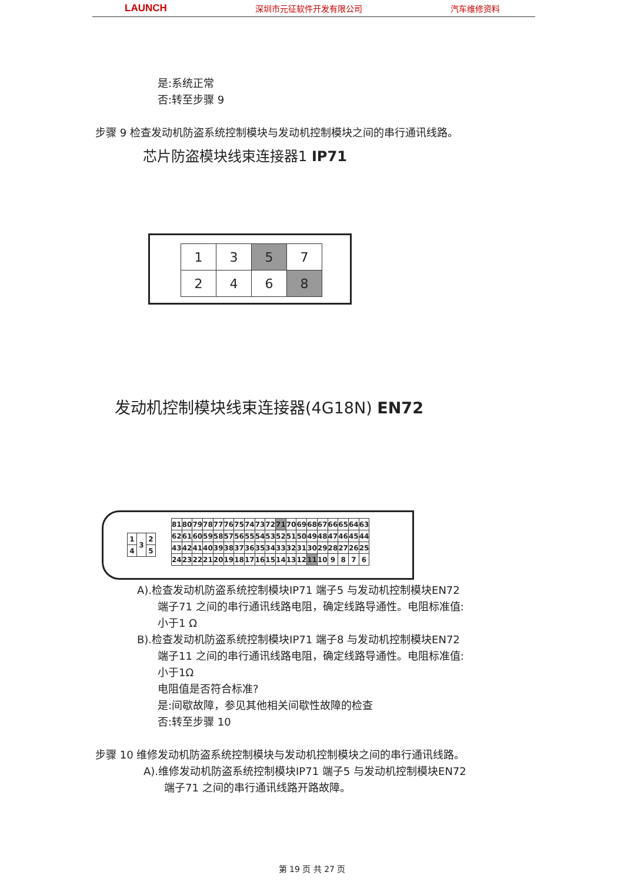LAUNCH 深圳市元征软件开发有限公司 汽车维修资料
是:系统正常
否:转至步骤 9
步骤 9 检查发动机防盗系统控制模块与发动机控制模块之间的串行通讯线路。
芯片防盗模块线束连接器1 IP71
| 1 | 3 | 5 | 7 |
| 2 | 4 | 6 | 8 |
发动机控制模块线束连接器(4G18N) EN72
| 81 | 80 | 79 | 78 | 77 | 76 | 75 | 74 | 73 | 72 | 71 | 70 | 69 | 68 | 67 | 66 | 65 | 64 | 63 |
| 62 | 61 | 60 | 59 | 58 | 57 | 56 | 55 | 54 | 53 | 52 | 51 | 50 | 49 | 48 | 47 | 46 | 45 | 44 |
| 43 | 42 | 41 | 40 | 39 | 38 | 37 | 36 | 35 | 34 | 33 | 32 | 31 | 30 | 29 | 28 | 27 | 26 | 25 |
| 24 | 23 | 22 | 21 | 20 | 19 | 18 | 17 | 16 | 15 | 14 | 13 | 12 | 11 | 10 | 9 | 8 | 7 | 6 |
| 1 | 3 | 2 |
| 4 | | 5 |
A).检查发动机防盗系统控制模块IP71 端子5 与发动机控制模块EN72
端子71 之间的串行通讯线路电阻，确定线路导通性。电阻标准值:
小于1 Ω
B).检查发动机防盗系统控制模块IP71 端子8 与发动机控制模块EN72
端子11 之间的串行通讯线路电阻，确定线路导通性。电阻标准值:
小于1Ω
电阻值是否符合标准?
是:间歇故障，参见其他相关间歇性故障的检查
否:转至步骤 10
步骤 10 维修发动机防盗系统控制模块与发动机控制模块之间的串行通讯线路。
A).维修发动机防盗系统控制模块IP71 端子5 与发动机控制模块EN72
端子71 之间的串行通讯线路开路故障。
第 19 页 共 27 页